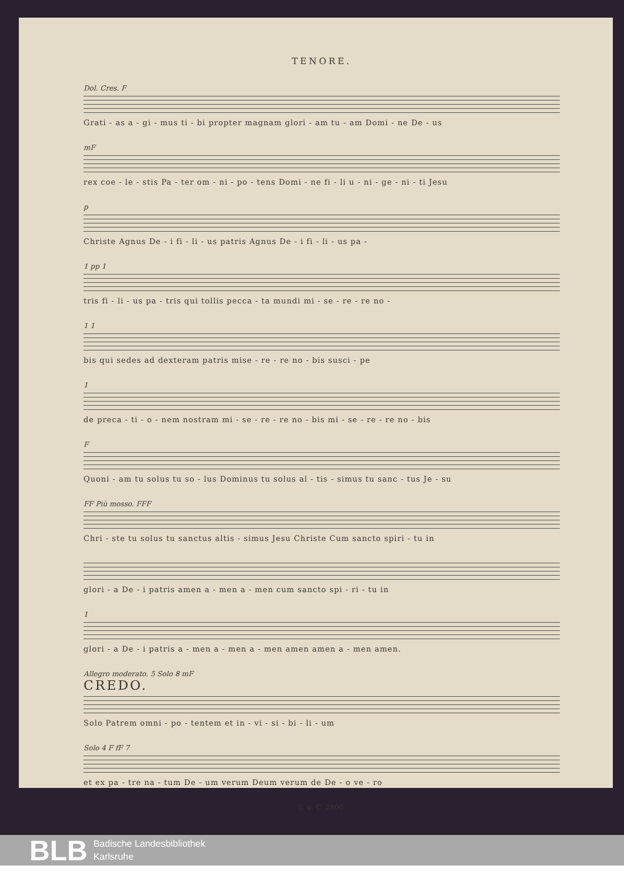TENORE.
Dol. Cres. F
Grati - as a - gi - mus ti - bi propter magnam glori - am tu - am Domi - ne De - us
mF
rex coe - le - stis Pa - ter om - ni - po - tens Domi - ne fi - li u - ni - ge - ni - ti Jesu
p
Christe Agnus De - i fi - li - us patris Agnus De - i fi - li - us pa -
1 pp 1
tris fi - li - us pa - tris qui tollis pecca - ta mundi mi - se - re - re no -
1 1
bis qui sedes ad dexteram patris mise - re - re no - bis susci - pe
1
de preca - ti - o - nem nostram mi - se - re - re no - bis mi - se - re - re no - bis
F
Quoni - am tu solus tu so - lus Dominus tu solus al - tis - simus tu sanc - tus Je - su
FF Più mosso. FFF
Chri - ste tu solus tu sanctus altis - simus Jesu Christe Cum sancto spiri - tu in
glori - a De - i patris amen a - men a - men cum sancto spi - ri - tu in
1
glori - a De - i patris a - men a - men a - men amen amen a - men amen.
Allegro moderato. 5 Solo 8 mF
CREDO.
Solo Patrem omni - po - tentem et in - vi - si - bi - li - um
Solo 4 F fF 7
et ex pa - tre na - tum De - um verum Deum verum de De - o ve - ro
S. u. C. 2800.
BLB
Badische Landesbibliothek
Karlsruhe